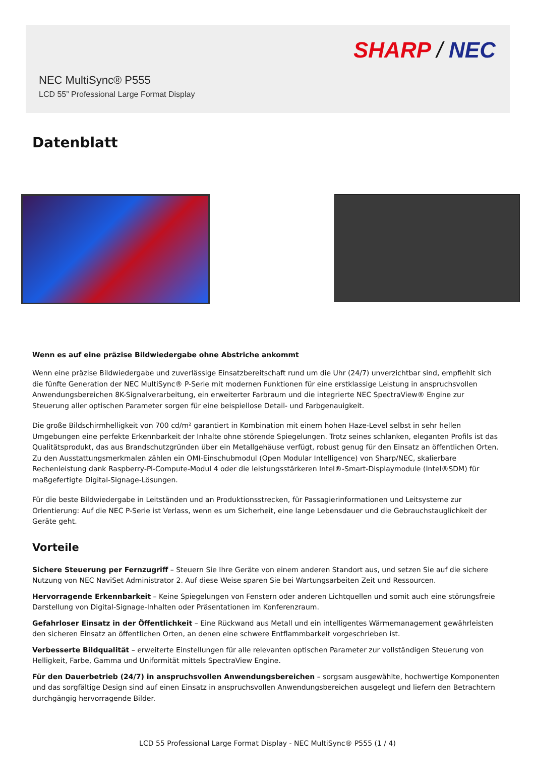SHARP / NEC
NEC MultiSync® P555
LCD 55” Professional Large Format Display
Datenblatt
Wenn es auf eine präzise Bildwiedergabe ohne Abstriche ankommt
Wenn eine präzise Bildwiedergabe und zuverlässige Einsatzbereitschaft rund um die Uhr (24/7) unverzichtbar sind, empfiehlt sich die fünfte Generation der NEC MultiSync® P-Serie mit modernen Funktionen für eine erstklassige Leistung in anspruchsvollen Anwendungsbereichen 8K-Signalverarbeitung, ein erweiterter Farbraum und die integrierte NEC SpectraView® Engine zur Steuerung aller optischen Parameter sorgen für eine beispiellose Detail- und Farbgenauigkeit.
Die große Bildschirmhelligkeit von 700 cd/m² garantiert in Kombination mit einem hohen Haze-Level selbst in sehr hellen Umgebungen eine perfekte Erkennbarkeit der Inhalte ohne störende Spiegelungen. Trotz seines schlanken, eleganten Profils ist das Qualitätsprodukt, das aus Brandschutzgründen über ein Metallgehäuse verfügt, robust genug für den Einsatz an öffentlichen Orten. Zu den Ausstattungsmerkmalen zählen ein OMI-Einschubmodul (Open Modular Intelligence) von Sharp/NEC, skalierbare Rechenleistung dank Raspberry-Pi-Compute-Modul 4 oder die leistungsstärkeren Intel®-Smart-Displaymodule (Intel®SDM) für maßgefertigte Digital-Signage-Lösungen.
Für die beste Bildwiedergabe in Leitständen und an Produktionsstrecken, für Passagierinformationen und Leitsysteme zur Orientierung: Auf die NEC P-Serie ist Verlass, wenn es um Sicherheit, eine lange Lebensdauer und die Gebrauchstauglichkeit der Geräte geht.
Vorteile
Sichere Steuerung per Fernzugriff – Steuern Sie Ihre Geräte von einem anderen Standort aus, und setzen Sie auf die sichere Nutzung von NEC NaviSet Administrator 2. Auf diese Weise sparen Sie bei Wartungsarbeiten Zeit und Ressourcen.
Hervorragende Erkennbarkeit – Keine Spiegelungen von Fenstern oder anderen Lichtquellen und somit auch eine störungsfreie Darstellung von Digital-Signage-Inhalten oder Präsentationen im Konferenzraum.
Gefahrloser Einsatz in der Öffentlichkeit – Eine Rückwand aus Metall und ein intelligentes Wärmemanagement gewährleisten den sicheren Einsatz an öffentlichen Orten, an denen eine schwere Entflammbarkeit vorgeschrieben ist.
Verbesserte Bildqualität – erweiterte Einstellungen für alle relevanten optischen Parameter zur vollständigen Steuerung von Helligkeit, Farbe, Gamma und Uniformität mittels SpectraView Engine.
Für den Dauerbetrieb (24/7) in anspruchsvollen Anwendungsbereichen – sorgsam ausgewählte, hochwertige Komponenten und das sorgfältige Design sind auf einen Einsatz in anspruchsvollen Anwendungsbereichen ausgelegt und liefern den Betrachtern durchgängig hervorragende Bilder.
LCD 55 Professional Large Format Display - NEC MultiSync® P555 (1 / 4)